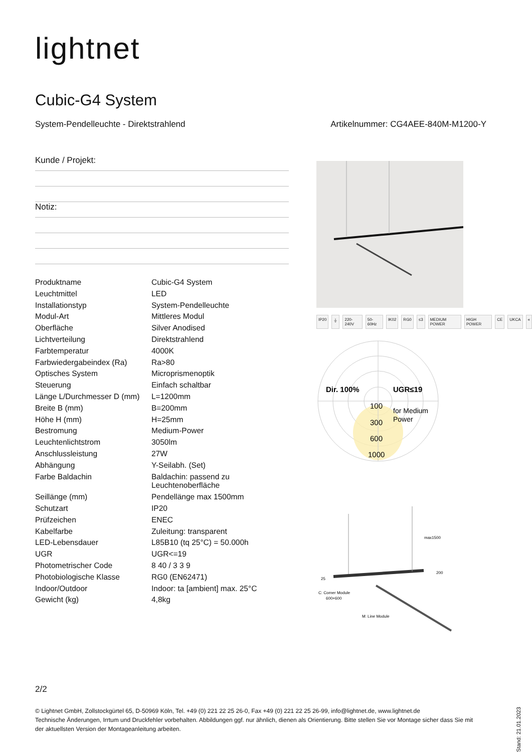lightnet
Cubic-G4 System
System-Pendelleuchte - Direktstrahlend Artikelnummer: CG4AEE-840M-M1200-Y
Kunde / Projekt:
Notiz:
| Produktname | Cubic-G4 System |
| Leuchtmittel | LED |
| Installationstyp | System-Pendelleuchte |
| Modul-Art | Mittleres Modul |
| Oberfläche | Silver Anodised |
| Lichtverteilung | Direktstrahlend |
| Farbtemperatur | 4000K |
| Farbwiedergabeindex (Ra) | Ra>80 |
| Optisches System | Microprismenoptik |
| Steuerung | Einfach schaltbar |
| Länge L/Durchmesser D (mm) | L=1200mm |
| Breite B (mm) | B=200mm |
| Höhe H (mm) | H=25mm |
| Bestromung | Medium-Power |
| Leuchtenlichtstrom | 3050lm |
| Anschlussleistung | 27W |
| Abhängung | Y-Seilabh. (Set) |
| Farbe Baldachin | Baldachin: passend zu Leuchtenoberfläche |
| Seillänge (mm) | Pendellänge max 1500mm |
| Schutzart | IP20 |
| Prüfzeichen | ENEC |
| Kabelfarbe | Zuleitung: transparent |
| LED-Lebensdauer | L85B10 (tq 25°C) = 50.000h |
| UGR | UGR<=19 |
| Photometrischer Code | 8 40 / 3 3 9 |
| Photobiologische Klasse | RG0 (EN62471) |
| Indoor/Outdoor | Indoor: ta [ambient] max. 25°C |
| Gewicht (kg) | 4,8kg |
IP20 ⏚ 220-240V 50-60Hz IK02 RG0 ≤3 MEDIUM POWER HIGH POWER CE UKCA «
Dir. 100%
UGR≤19
100
for Medium
Power
300
600
1000
max1500
200
25
C: Corner Module
600×600
M: Line Module
2/2
© Lightnet GmbH, Zollstockgürtel 65, D-50969 Köln, Tel. +49 (0) 221 22 25 26-0, Fax +49 (0) 221 22 25 26-99, info@lightnet.de, www.lightnet.de
Technische Änderungen, Irrtum und Druckfehler vorbehalten. Abbildungen ggf. nur ähnlich, dienen als Orientierung. Bitte stellen Sie vor Montage sicher dass Sie mit der aktuellsten Version der Montageanleitung arbeiten.
Stand: 21.01.2023